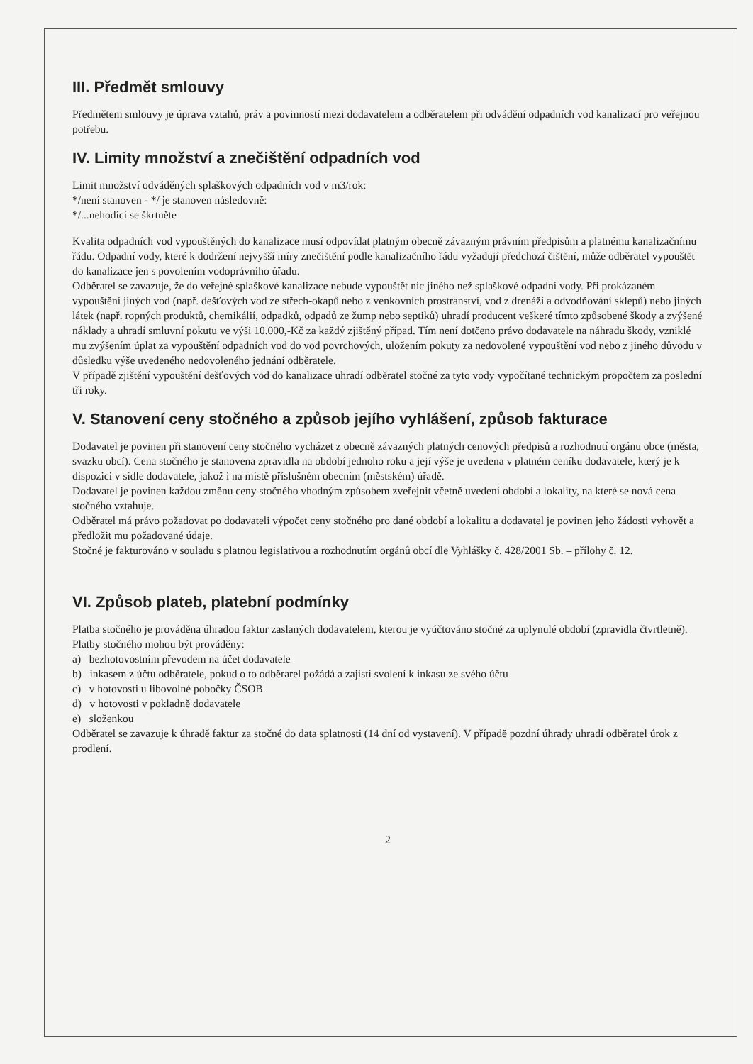III. Předmět smlouvy
Předmětem smlouvy je úprava vztahů, práv a povinností mezi dodavatelem a odběratelem při odvádění odpadních vod kanalizací pro veřejnou potřebu.
IV. Limity množství a znečištění odpadních vod
Limit množství odváděných splaškových odpadních vod v m3/rok:
*/není stanoven - */ je stanoven následovně:
*/...nehodící se škrtněte
Kvalita odpadních vod vypouštěných do kanalizace musí odpovídat platným obecně závazným právním předpisům a platnému kanalizačnímu řádu. Odpadní vody, které k dodržení nejvyšší míry znečištění podle kanalizačního řádu vyžadují předchozí čištění, může odběratel vypouštět do kanalizace jen s povolením vodoprávního úřadu.
Odběratel se zavazuje, že do veřejné splaškové kanalizace nebude vypouštět nic jiného než splaškové odpadní vody. Při prokázaném vypouštění jiných vod (např. dešťových vod ze střech-okapů nebo z venkovních prostranství, vod z drenáží a odvodňování sklepů) nebo jiných látek (např. ropných produktů, chemikálií, odpadků, odpadů ze žump nebo septiků) uhradí producent veškeré tímto způsobené škody a zvýšené náklady a uhradí smluvní pokutu ve výši 10.000,-Kč za každý zjištěný případ. Tím není dotčeno právo dodavatele na náhradu škody, vzniklé mu zvýšením úplat za vypouštění odpadních vod do vod povrchových, uložením pokuty za nedovolené vypouštění vod nebo z jiného důvodu v důsledku výše uvedeného nedovoleného jednání odběratele.
V případě zjištění vypouštění dešťových vod do kanalizace uhradí odběratel stočné za tyto vody vypočítané technickým propočtem za poslední tři roky.
V. Stanovení ceny stočného a způsob jejího vyhlášení, způsob fakturace
Dodavatel je povinen při stanovení ceny stočného vycházet z obecně závazných platných cenových předpisů a rozhodnutí orgánu obce (města, svazku obcí). Cena stočného je stanovena zpravidla na období jednoho roku a její výše je uvedena v platném ceníku dodavatele, který je k dispozici v sídle dodavatele, jakož i na místě příslušném obecním (městském) úřadě.
Dodavatel je povinen každou změnu ceny stočného vhodným způsobem zveřejnit včetně uvedení období a lokality, na které se nová cena stočného vztahuje.
Odběratel má právo požadovat po dodavateli výpočet ceny stočného pro dané období a lokalitu a dodavatel je povinen jeho žádosti vyhovět a předložit mu požadované údaje.
Stočné je fakturováno v souladu s platnou legislativou a rozhodnutím orgánů obcí dle Vyhlášky č. 428/2001 Sb. – přílohy č. 12.
VI. Způsob plateb, platební podmínky
Platba stočného je prováděna úhradou faktur zaslaných dodavatelem, kterou je vyúčtováno stočné za uplynulé období (zpravidla čtvrtletně). Platby stočného mohou být prováděny:
a) bezhotovostním převodem na účet dodavatele
b) inkasem z účtu odběratele, pokud o to odběrarel požádá a zajistí svolení k inkasu ze svého účtu
c) v hotovosti u libovolné pobočky ČSOB
d) v hotovosti v pokladně dodavatele
e) složenkou
Odběratel se zavazuje k úhradě faktur za stočné do data splatnosti (14 dní od vystavení). V případě pozdní úhrady uhradí odběratel úrok z prodlení.
2